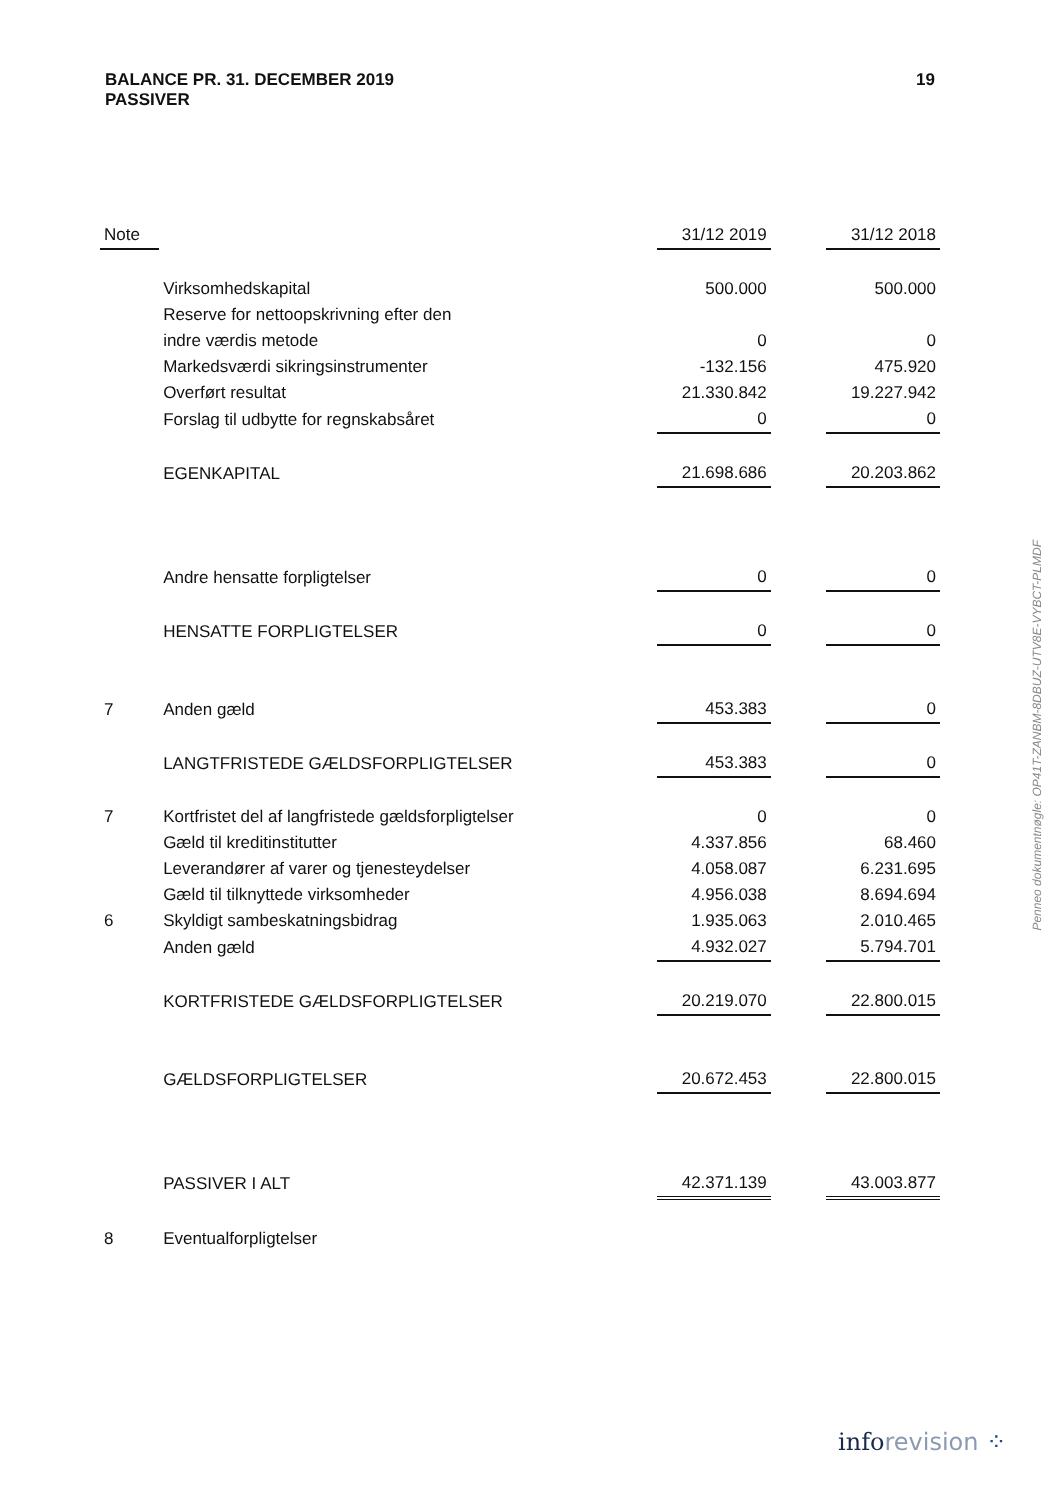BALANCE PR. 31. DECEMBER 2019
PASSIVER
19
| Note | | 31/12 2019 | | 31/12 2018 |
| --- | --- | --- | --- | --- |
| | Virksomhedskapital | 500.000 | | 500.000 |
| | Reserve for nettoopskrivning efter den | | | |
| | indre værdis metode | 0 | | 0 |
| | Markedsværdi sikringsinstrumenter | -132.156 | | 475.920 |
| | Overført resultat | 21.330.842 | | 19.227.942 |
| | Forslag til udbytte for regnskabsåret | 0 | | 0 |
| | EGENKAPITAL | 21.698.686 | | 20.203.862 |
| | Andre hensatte forpligtelser | 0 | | 0 |
| | HENSATTE FORPLIGTELSER | 0 | | 0 |
| 7 | Anden gæld | 453.383 | | 0 |
| | LANGTFRISTEDE GÆLDSFORPLIGTELSER | 453.383 | | 0 |
| 7 | Kortfristet del af langfristede gældsforpligtelser | 0 | | 0 |
| | Gæld til kreditinstitutter | 4.337.856 | | 68.460 |
| | Leverandører af varer og tjenesteydelser | 4.058.087 | | 6.231.695 |
| | Gæld til tilknyttede virksomheder | 4.956.038 | | 8.694.694 |
| 6 | Skyldigt sambeskatningsbidrag | 1.935.063 | | 2.010.465 |
| | Anden gæld | 4.932.027 | | 5.794.701 |
| | KORTFRISTEDE GÆLDSFORPLIGTELSER | 20.219.070 | | 22.800.015 |
| | GÆLDSFORPLIGTELSER | 20.672.453 | | 22.800.015 |
| | PASSIVER I ALT | 42.371.139 | | 43.003.877 |
| 8 | Eventualforpligtelser | | | |
Penneo dokumentnøgle: OP41T-ZANBM-8DBUZ-UTV8E-VYBCT-PLMDF
inforevision ⁘